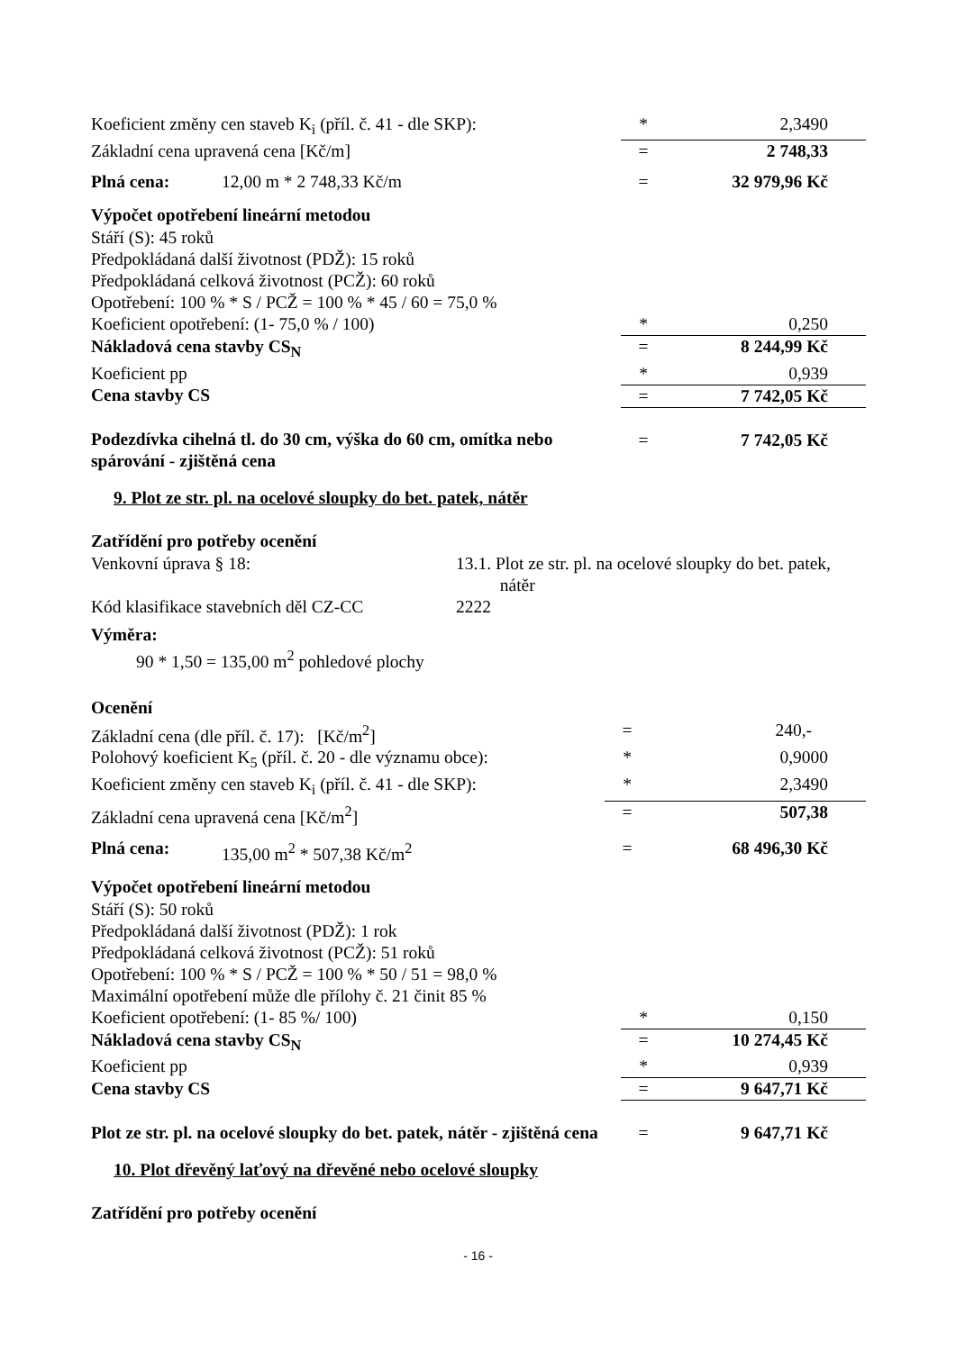| Koeficient změny cen staveb K<sub>i</sub> (příl. č. 41 - dle SKP): | | * | 2,3490 |
| Základní cena upravená cena [Kč/m] | | = | 2 748,33 |
| Plná cena: | 12,00 m * 2 748,33 Kč/m | = | 32 979,96 Kč |
Výpočet opotřebení lineární metodou
| Stáří (S): 45 roků | | |
| Předpokládaná další životnost (PDŽ): 15 roků | | |
| Předpokládaná celková životnost (PCŽ): 60 roků | | |
| Opotřebení: 100 % * S / PCŽ = 100 % * 45 / 60 = 75,0 % | | |
| Koeficient opotřebení: (1- 75,0 % / 100) | * | 0,250 |
| Nákladová cena stavby CS<sub>N</sub> | = | 8 244,99 Kč |
| Koeficient pp | * | 0,939 |
| Cena stavby CS | = | 7 742,05 Kč |
| Podezdívka cihelná tl. do 30 cm, výška do 60 cm, omítka nebo spárování - zjištěná cena | = | 7 742,05 Kč |
9. Plot ze str. pl. na ocelové sloupky do bet. patek, nátěr
Zatřídění pro potřeby ocenění
| Venkovní úprava § 18: | 13.1. Plot ze str. pl. na ocelové sloupky do bet. patek, nátěr |
| Kód klasifikace stavebních děl CZ-CC | 2222 |
Výměra:
90 * 1,50 = 135,00 m<sup>2</sup> pohledové plochy
Ocenění
| Základní cena (dle příl. č. 17): [Kč/m<sup>2</sup>] | | = | 240,- |
| Polohový koeficient K<sub>5</sub> (příl. č. 20 - dle významu obce): | | * | 0,9000 |
| Koeficient změny cen staveb K<sub>i</sub> (příl. č. 41 - dle SKP): | | * | 2,3490 |
| Základní cena upravená cena [Kč/m<sup>2</sup>] | | = | 507,38 |
| Plná cena: | 135,00 m<sup>2</sup> * 507,38 Kč/m<sup>2</sup> | = | 68 496,30 Kč |
Výpočet opotřebení lineární metodou
| Stáří (S): 50 roků | | |
| Předpokládaná další životnost (PDŽ): 1 rok | | |
| Předpokládaná celková životnost (PCŽ): 51 roků | | |
| Opotřebení: 100 % * S / PCŽ = 100 % * 50 / 51 = 98,0 % | | |
| Maximální opotřebení může dle přílohy č. 21 činit 85 % | | |
| Koeficient opotřebení: (1- 85 %/ 100) | * | 0,150 |
| Nákladová cena stavby CS<sub>N</sub> | = | 10 274,45 Kč |
| Koeficient pp | * | 0,939 |
| Cena stavby CS | = | 9 647,71 Kč |
| Plot ze str. pl. na ocelové sloupky do bet. patek, nátěr - zjištěná cena | = | 9 647,71 Kč |
10. Plot dřevěný laťový na dřevěné nebo ocelové sloupky
Zatřídění pro potřeby ocenění
- 16 -